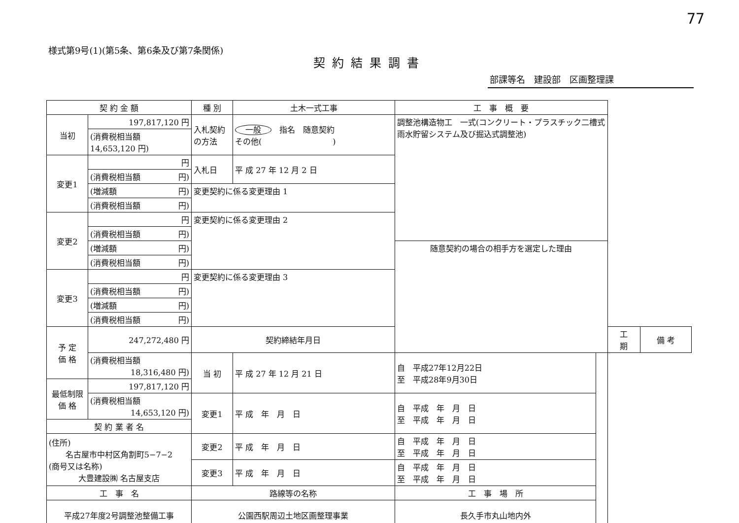77
様式第9号(1)(第5条、第6条及び第7条関係)
契約結果調書
部課等名　建設部　区画整理課
| 契 約 金 額 | | 種 別 | 土木一式工事 | 工 事 概 要 | | | |
| 当初 | 197,817,120 円 | 入札契約の方法 | 一般 指名 随意契約 その他( ) | 調整池構造物工 一式(コンクリート・プラスチック二槽式雨水貯留システム及び掘込式調整池) | | | |
| | (消費税相当額 14,653,120 円) | | | | | | |
| 変更1 | 円 | 入札日 | 平 成 27 年 12 月 2 日 | | | | |
| | (消費税相当額 円) | | | | | | |
| | (増減額 円) | 変更契約に係る変更理由 1 | | | | | |
| | (消費税相当額 円) | | | | | | |
| 変更2 | 円 | 変更契約に係る変更理由 2 | | | | | |
| | (消費税相当額 円) | | | | | | |
| | (増減額 円) | | | 随意契約の場合の相手方を選定した理由 | | | |
| | (消費税相当額 円) | | | | | | |
| 変更3 | 円 | 変更契約に係る変更理由 3 | | | | | |
| | (消費税相当額 円) | | | | | | |
| | (増減額 円) | | | | | | |
| | (消費税相当額 円) | | | | | | |
| 予 定 価 格 | 247,272,480 円 | 契約締結年月日 | | | | 工 期 | 備 考 |
| | (消費税相当額 18,316,480 円) | 当 初 | 平 成 27 年 12 月 21 日 | 自 平成27年12月22日 至 平成28年9月30日 | | | |
| 最低制限 価 格 | 197,817,120 円 | | | | | | |
| | (消費税相当額 14,653,120 円) | 変更1 | 平 成 年 月 日 | 自 平成 年 月 日 至 平成 年 月 日 | | | |
| 契 約 業 者 名 | | | | | | | |
| (住所) 名古屋市中村区角割町5−7−2 (商号又は名称) 大豊建設㈱ 名古屋支店 | | 変更2 | 平 成 年 月 日 | 自 平成 年 月 日 至 平成 年 月 日 | | | |
| | | 変更3 | 平 成 年 月 日 | 自 平成 年 月 日 至 平成 年 月 日 | | | |
| 工 事 名 | | 路線等の名称 | | 工 事 場 所 | | | |
| 平成27年度2号調整池整備工事 | | 公園西駅周辺土地区画整理事業 | | 長久手市丸山地内外 | | | |